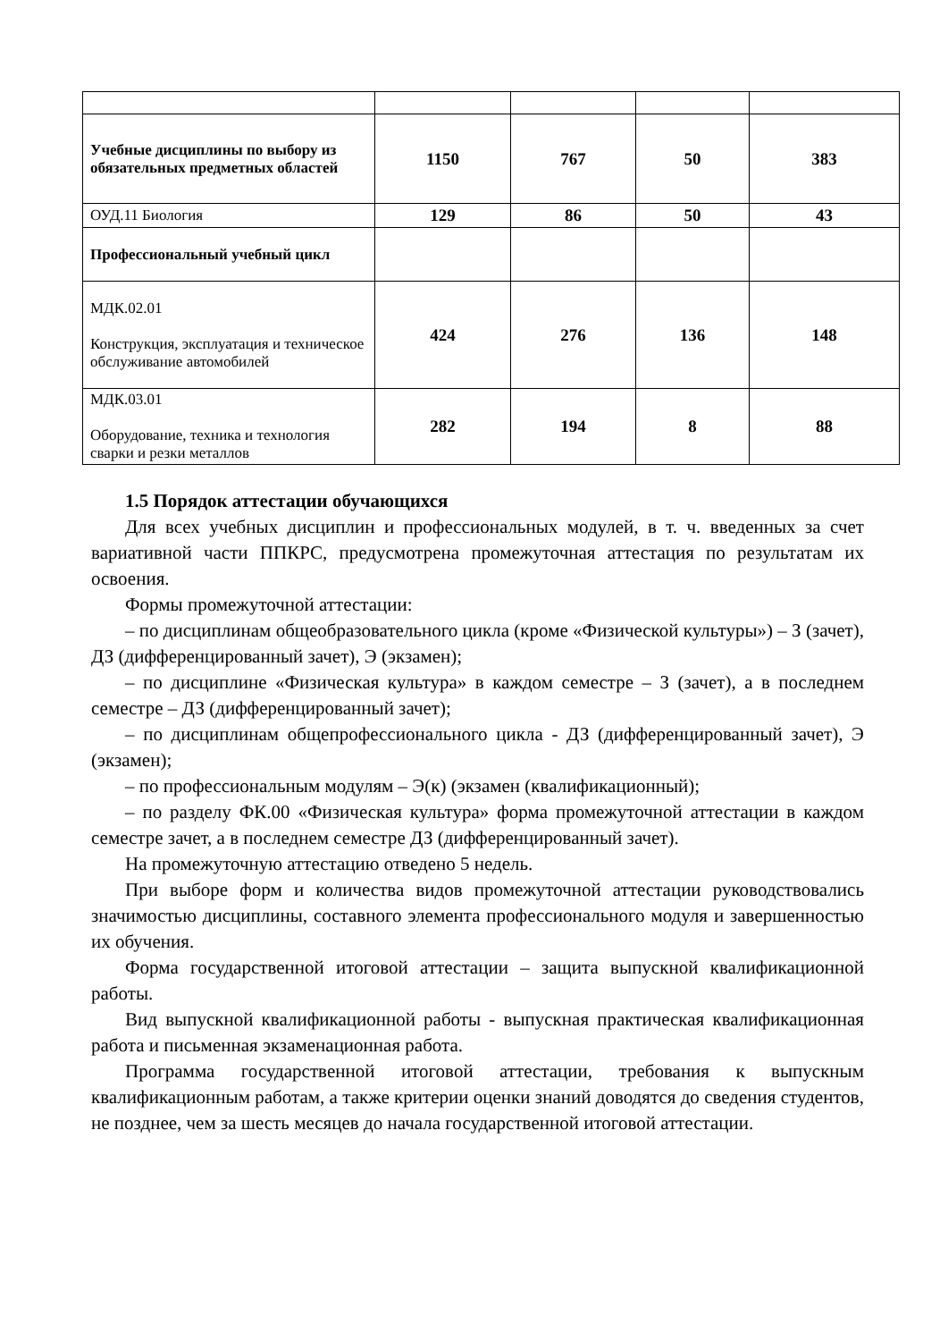| Учебные дисциплины по выбору из обязательных предметных областей | 1150 | 767 | 50 | 383 |
| ОУД.11 Биология | 129 | 86 | 50 | 43 |
| Профессиональный учебный цикл | | | | |
| МДК.02.01 Конструкция, эксплуатация и техническое обслуживание автомобилей | 424 | 276 | 136 | 148 |
| МДК.03.01 Оборудование, техника и технология сварки и резки металлов | 282 | 194 | 8 | 88 |
1.5 Порядок аттестации обучающихся
Для всех учебных дисциплин и профессиональных модулей, в т. ч. введенных за счет вариативной части ППКРС, предусмотрена промежуточная аттестация по результатам их освоения.
Формы промежуточной аттестации:
– по дисциплинам общеобразовательного цикла (кроме «Физической культуры») – З (зачет), ДЗ (дифференцированный зачет), Э (экзамен);
– по дисциплине «Физическая культура» в каждом семестре – З (зачет), а в последнем семестре – ДЗ (дифференцированный зачет);
– по дисциплинам общепрофессионального цикла - ДЗ (дифференцированный зачет), Э (экзамен);
– по профессиональным модулям – Э(к) (экзамен (квалификационный);
– по разделу ФК.00 «Физическая культура» форма промежуточной аттестации в каждом семестре зачет, а в последнем семестре ДЗ (дифференцированный зачет).
На промежуточную аттестацию отведено 5 недель.
При выборе форм и количества видов промежуточной аттестации руководствовались значимостью дисциплины, составного элемента профессионального модуля и завершенностью их обучения.
Форма государственной итоговой аттестации – защита выпускной квалификационной работы.
Вид выпускной квалификационной работы - выпускная практическая квалификационная работа и письменная экзаменационная работа.
Программа государственной итоговой аттестации, требования к выпускным квалификационным работам, а также критерии оценки знаний доводятся до сведения студентов, не позднее, чем за шесть месяцев до начала государственной итоговой аттестации.